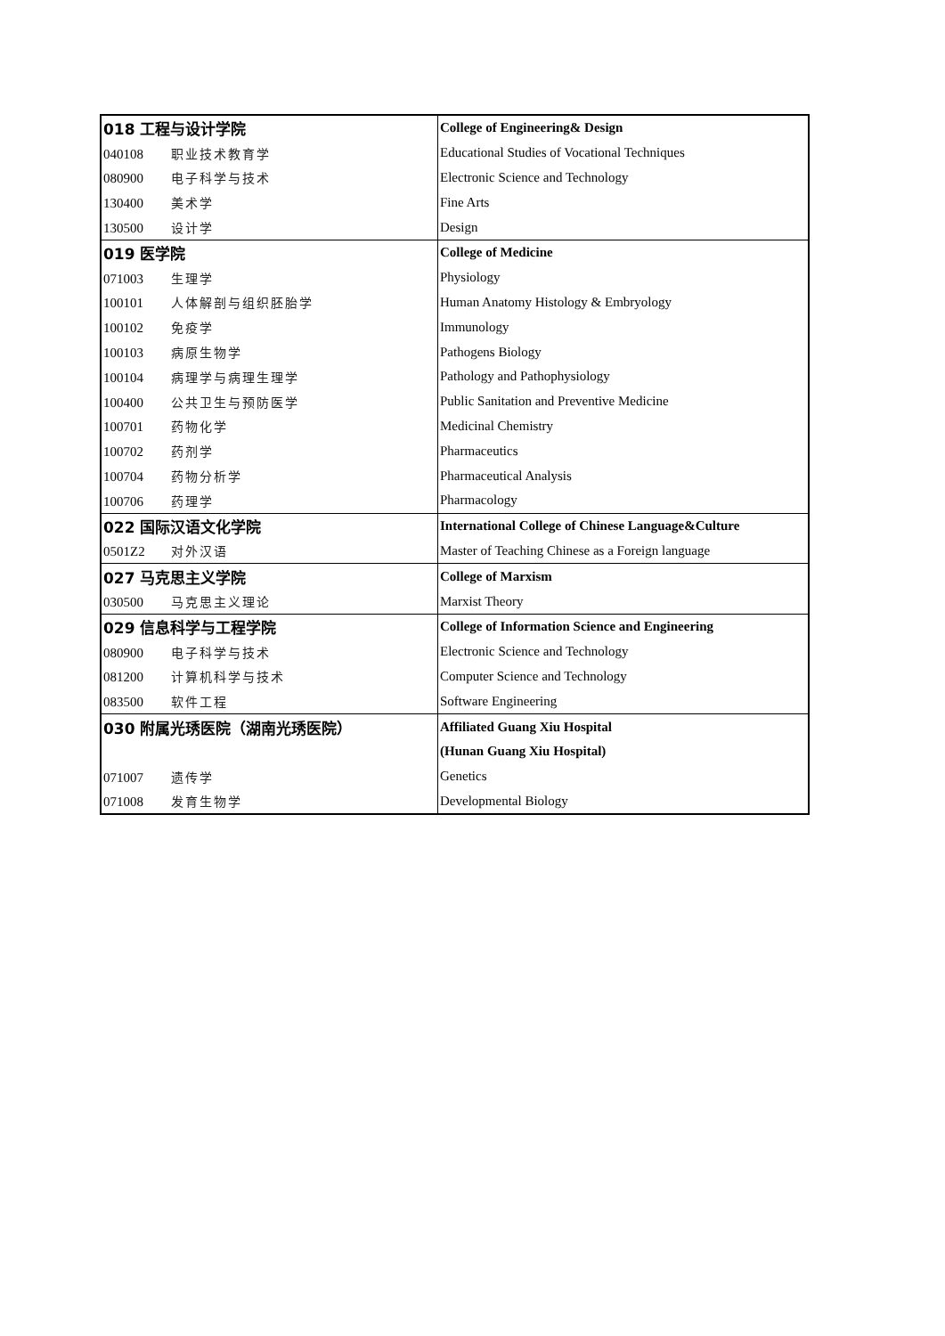| 018 工程与设计学院 | College of Engineering& Design |
| 040108 职业技术教育学 | Educational Studies of Vocational Techniques |
| 080900 电子科学与技术 | Electronic Science and Technology |
| 130400 美术学 | Fine Arts |
| 130500 设计学 | Design |
| 019 医学院 | College of Medicine |
| 071003 生理学 | Physiology |
| 100101 人体解剖与组织胚胎学 | Human Anatomy Histology & Embryology |
| 100102 免疫学 | Immunology |
| 100103 病原生物学 | Pathogens Biology |
| 100104 病理学与病理生理学 | Pathology and Pathophysiology |
| 100400 公共卫生与预防医学 | Public Sanitation and Preventive Medicine |
| 100701 药物化学 | Medicinal Chemistry |
| 100702 药剂学 | Pharmaceutics |
| 100704 药物分析学 | Pharmaceutical Analysis |
| 100706 药理学 | Pharmacology |
| 022 国际汉语文化学院 | International College of Chinese Language&Culture |
| 0501Z2 对外汉语 | Master of Teaching Chinese as a Foreign language |
| 027 马克思主义学院 | College of Marxism |
| 030500 马克思主义理论 | Marxist Theory |
| 029 信息科学与工程学院 | College of Information Science and Engineering |
| 080900 电子科学与技术 | Electronic Science and Technology |
| 081200 计算机科学与技术 | Computer Science and Technology |
| 083500 软件工程 | Software Engineering |
| 030 附属光琇医院（湖南光琇医院） | Affiliated Guang Xiu Hospital |
| | (Hunan Guang Xiu Hospital) |
| 071007 遗传学 | Genetics |
| 071008 发育生物学 | Developmental Biology |